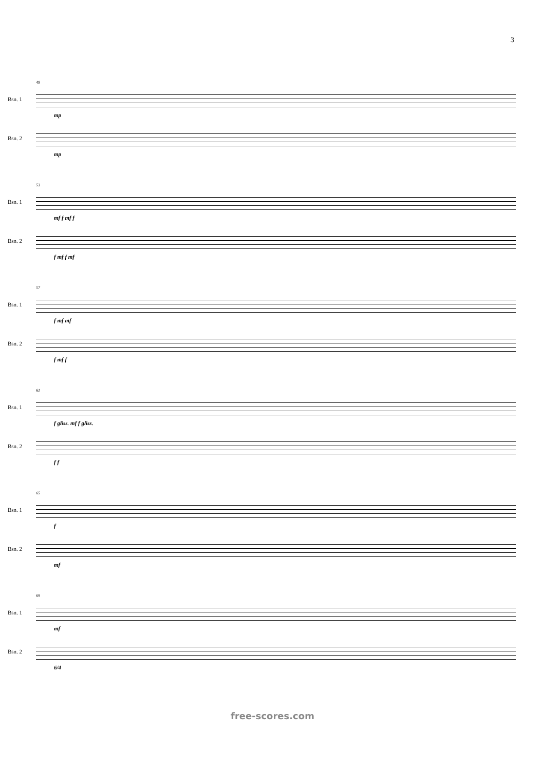3
49
Bsn. 1
mp
Bsn. 2
mp
53
Bsn. 1
mf f mf f
Bsn. 2
f mf f mf
57
Bsn. 1
f mf mf
Bsn. 2
f mf f
61
Bsn. 1
f gliss. mf f gliss.
Bsn. 2
f f
65
Bsn. 1
f
Bsn. 2
mf
69
Bsn. 1
mf
Bsn. 2
6/4
free-scores.com